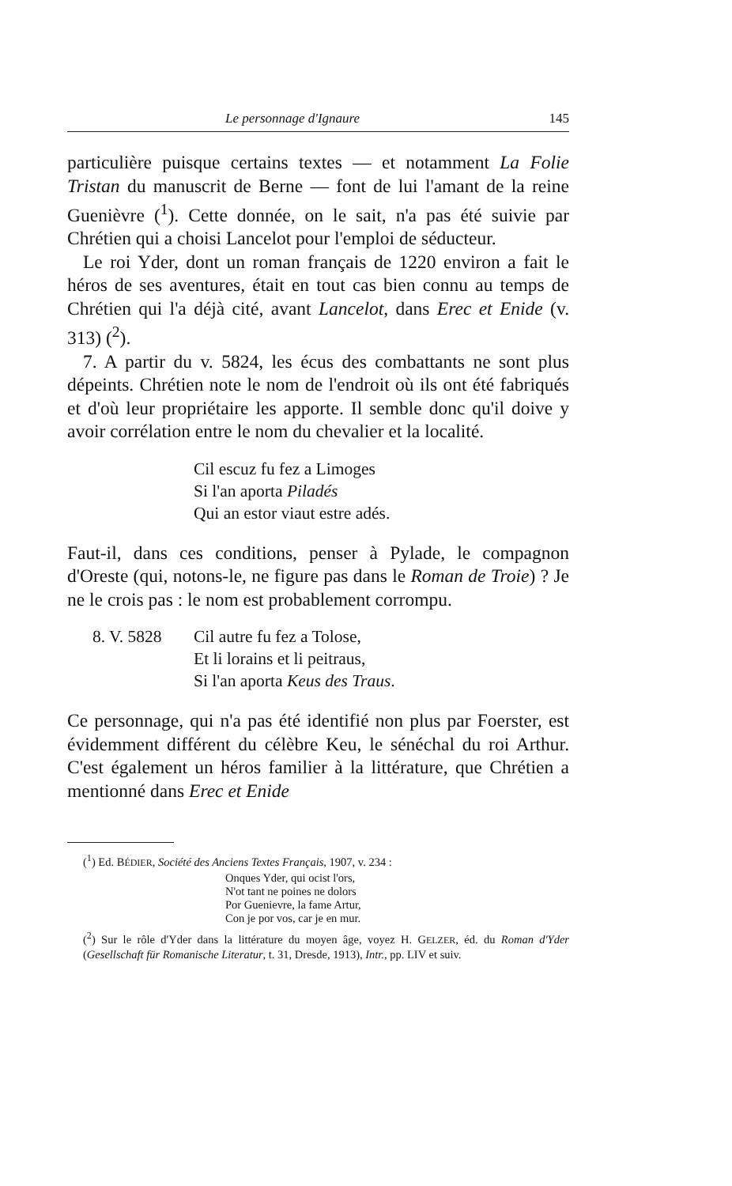Le personnage d'Ignaure 145
particulière puisque certains textes — et notamment La Folie Tristan du manuscrit de Berne — font de lui l'amant de la reine Guenièvre (<sup>1</sup>). Cette donnée, on le sait, n'a pas été suivie par Chrétien qui a choisi Lancelot pour l'emploi de séducteur.
Le roi Yder, dont un roman français de 1220 environ a fait le héros de ses aventures, était en tout cas bien connu au temps de Chrétien qui l'a déjà cité, avant Lancelot, dans Erec et Enide (v. 313) (<sup>2</sup>).
7. A partir du v. 5824, les écus des combattants ne sont plus dépeints. Chrétien note le nom de l'endroit où ils ont été fabriqués et d'où leur propriétaire les apporte. Il semble donc qu'il doive y avoir corrélation entre le nom du chevalier et la localité.
Cil escuz fu fez a Limoges
Si l'an aporta Piladés
Qui an estor viaut estre adés.
Faut-il, dans ces conditions, penser à Pylade, le compagnon d'Oreste (qui, notons-le, ne figure pas dans le Roman de Troie) ? Je ne le crois pas : le nom est probablement corrompu.
8. V. 5828 Cil autre fu fez a Tolose,
Et li lorains et li peitraus,
Si l'an aporta Keus des Traus.
Ce personnage, qui n'a pas été identifié non plus par Foerster, est évidemment différent du célèbre Keu, le sénéchal du roi Arthur. C'est également un héros familier à la littérature, que Chrétien a mentionné dans Erec et Enide
(<sup>1</sup>) Ed. BÉDIER, Société des Anciens Textes Français, 1907, v. 234 :
Onques Yder, qui ocist l'ors,
N'ot tant ne poines ne dolors
Por Guenievre, la fame Artur,
Con je por vos, car je en mur.
(<sup>2</sup>) Sur le rôle d'Yder dans la littérature du moyen âge, voyez H. GELZER, éd. du Roman d'Yder (Gesellschaft für Romanische Literatur, t. 31, Dresde, 1913), Intr., pp. LIV et suiv.